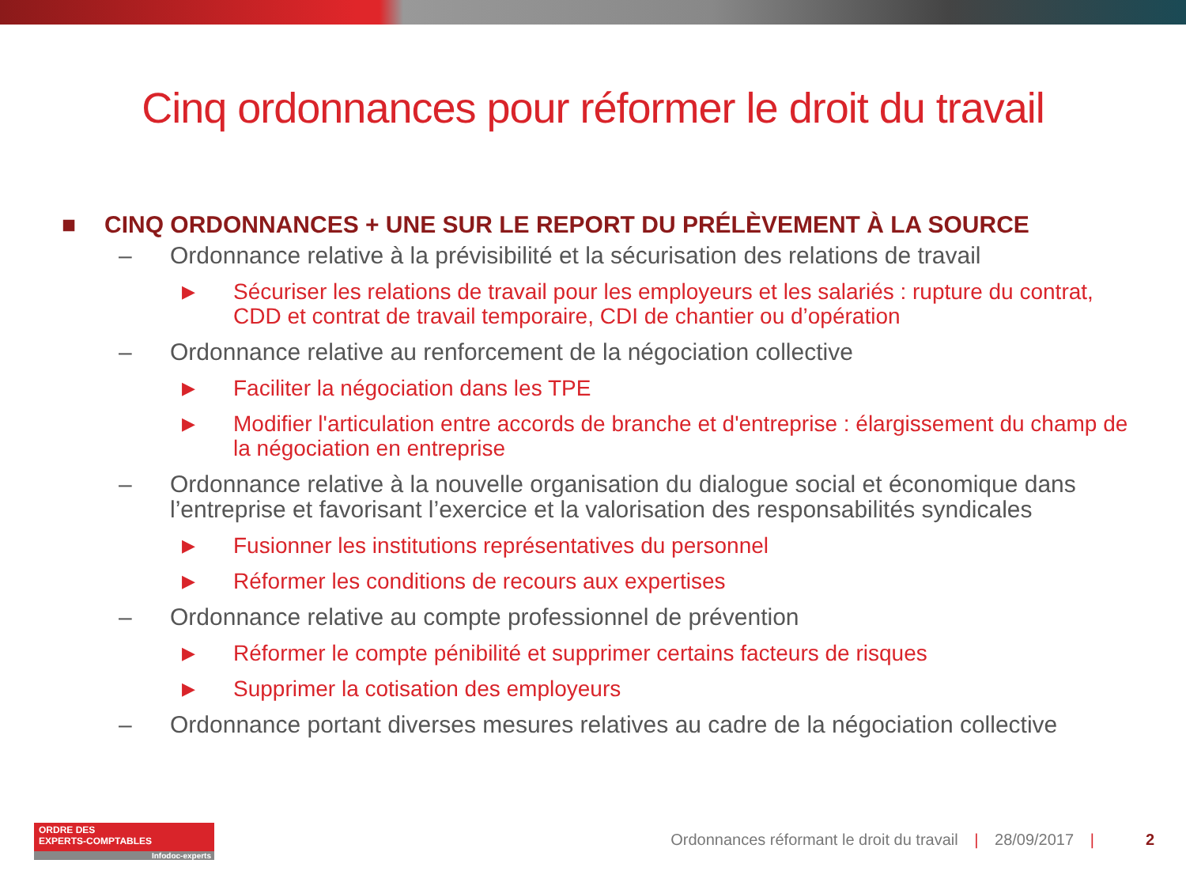Cinq ordonnances pour réformer le droit du travail
■ CINQ ORDONNANCES + UNE SUR LE REPORT DU PRÉLÈVEMENT À LA SOURCE
– Ordonnance relative à la prévisibilité et la sécurisation des relations de travail
▶ Sécuriser les relations de travail pour les employeurs et les salariés : rupture du contrat, CDD et contrat de travail temporaire, CDI de chantier ou d’opération
– Ordonnance relative au renforcement de la négociation collective
▶ Faciliter la négociation dans les TPE
▶ Modifier l'articulation entre accords de branche et d'entreprise : élargissement du champ de la négociation en entreprise
– Ordonnance relative à la nouvelle organisation du dialogue social et économique dans l’entreprise et favorisant l’exercice et la valorisation des responsabilités syndicales
▶ Fusionner les institutions représentatives du personnel
▶ Réformer les conditions de recours aux expertises
– Ordonnance relative au compte professionnel de prévention
▶ Réformer le compte pénibilité et supprimer certains facteurs de risques
▶ Supprimer la cotisation des employeurs
– Ordonnance portant diverses mesures relatives au cadre de la négociation collective
ORDRE DES
EXPERTS-COMPTABLES
Infodoc-experts
Ordonnances réformant le droit du travail | 28/09/2017 | 2